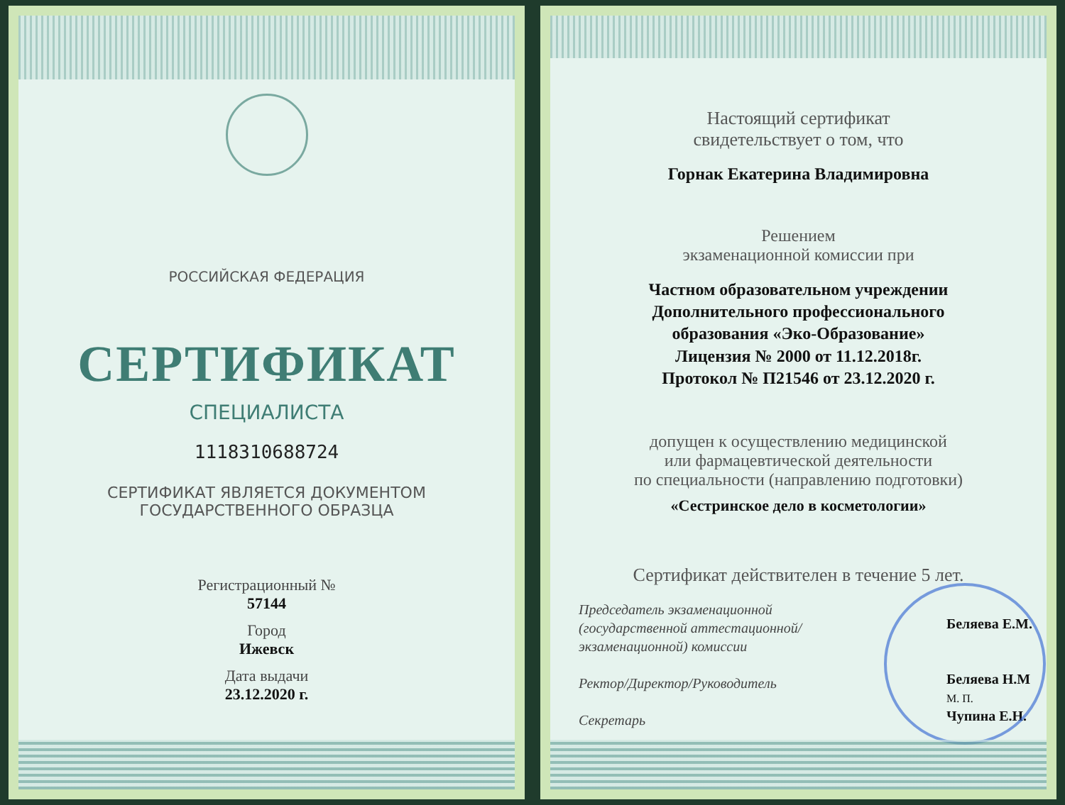РОССИЙСКАЯ ФЕДЕРАЦИЯ
СЕРТИФИКАТ
СПЕЦИАЛИСТА
1118310688724
СЕРТИФИКАТ ЯВЛЯЕТСЯ ДОКУМЕНТОМ
ГОСУДАРСТВЕННОГО ОБРАЗЦА
Регистрационный №
57144
Город
Ижевск
Дата выдачи
23.12.2020 г.
Настоящий сертификат
свидетельствует о том, что
Горнак Екатерина Владимировна
Решением
экзаменационной комиссии при
Частном образовательном учреждении
Дополнительного профессионального
образования «Эко-Образование»
Лицензия № 2000 от 11.12.2018г.
Протокол № П21546 от 23.12.2020 г.
допущен к осуществлению медицинской
или фармацевтической деятельности
по специальности (направлению подготовки)
«Сестринское дело в косметологии»
Сертификат действителен в течение 5 лет.
Председатель экзаменационной
(государственной аттестационной/
экзаменационной) комиссии
Ректор/Директор/Руководитель
Секретарь
Беляева Е.М.
Беляева Н.М
М. П.
Чупина Е.Н.